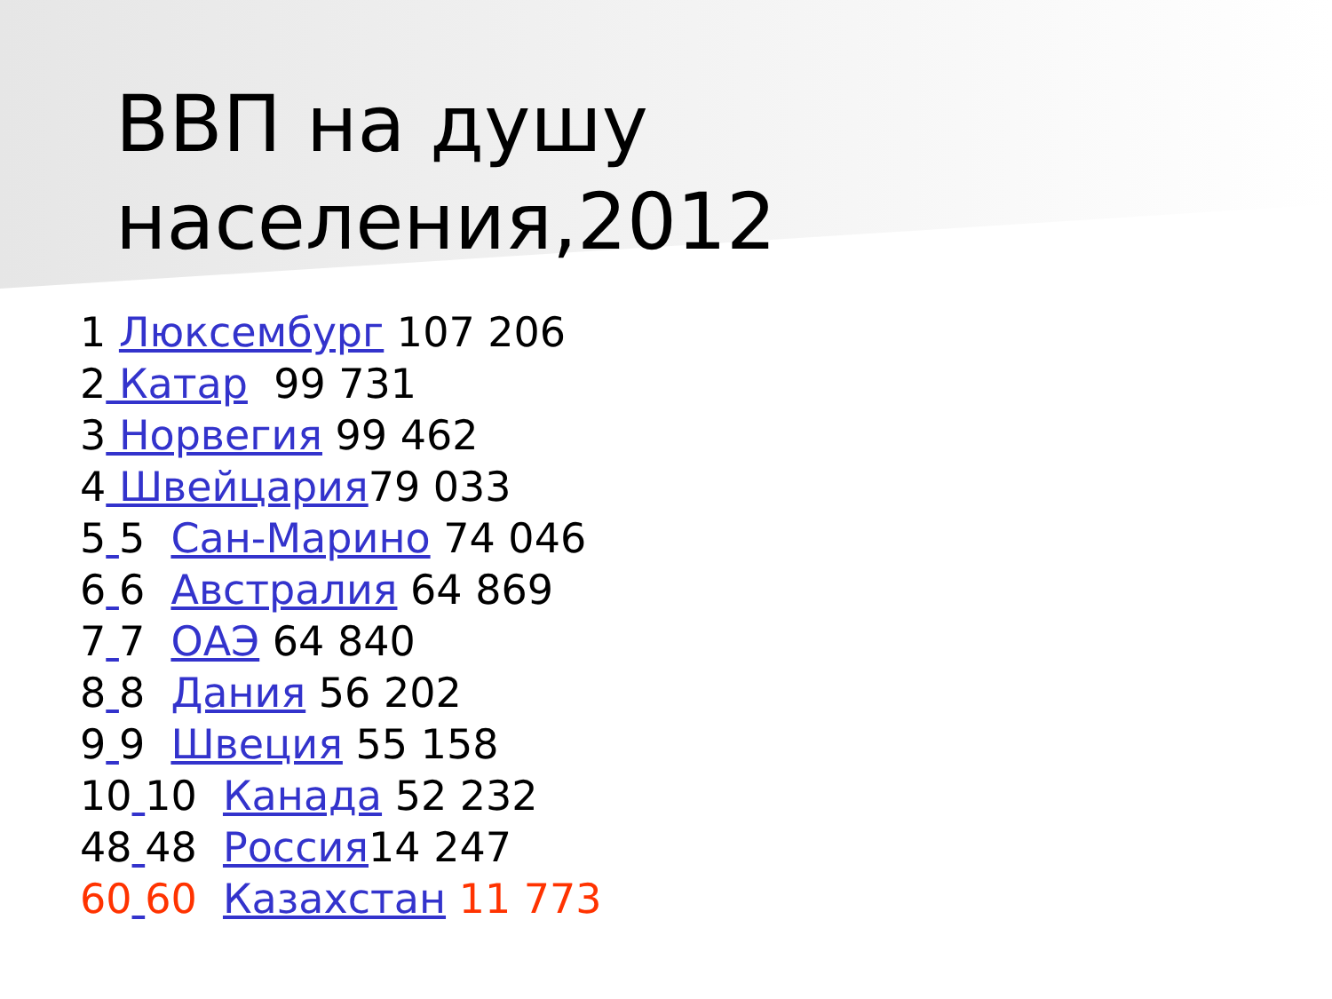ВВП на душу населения,2012
1 Люксембург 107 206
2 Катар 99 731
3 Норвегия 99 462
4 Швейцария79 033
5 5 Сан-Марино 74 046
6 6 Австралия 64 869
7 7 ОАЭ 64 840
8 8 Дания 56 202
9 9 Швеция 55 158
10 10 Канада 52 232
48 48 Россия14 247
60 60 Казахстан 11 773